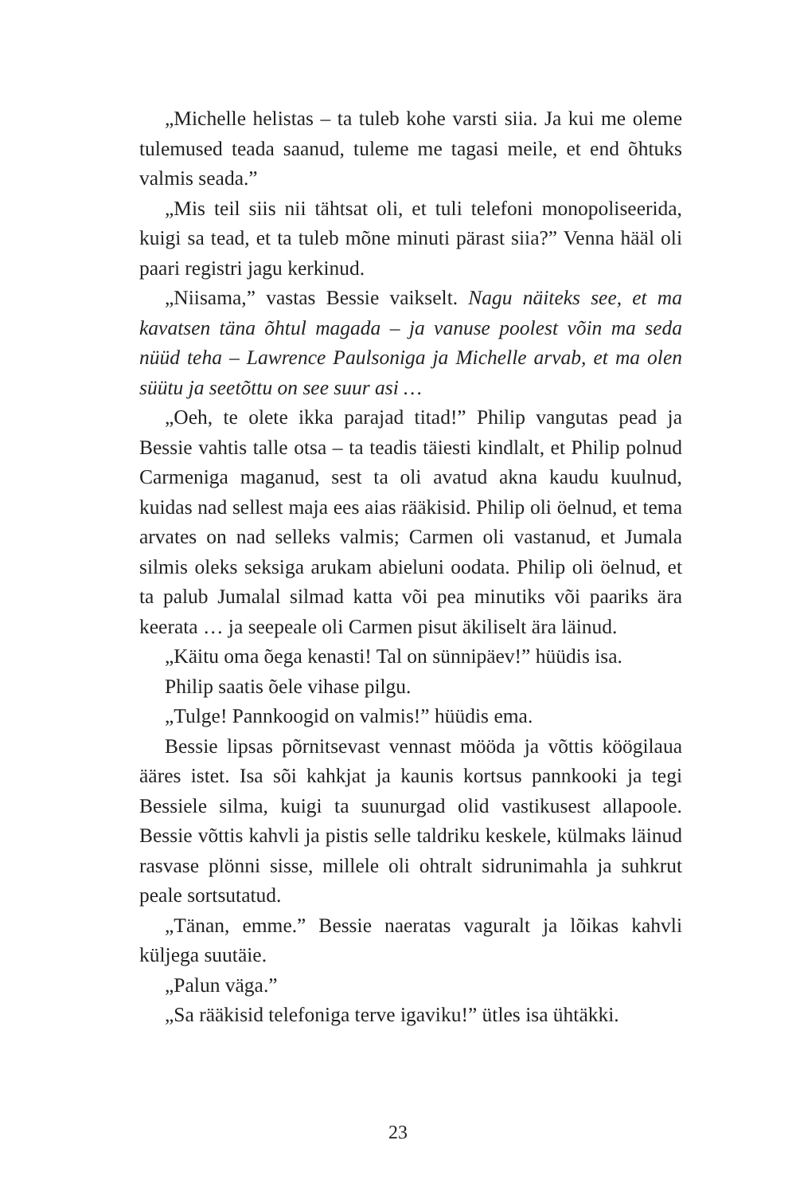„Michelle helistas – ta tuleb kohe varsti siia. Ja kui me oleme tulemused teada saanud, tuleme me tagasi meile, et end õhtuks valmis seada.”
„Mis teil siis nii tähtsat oli, et tuli telefoni monopoliseerida, kuigi sa tead, et ta tuleb mõne minuti pärast siia?” Venna hääl oli paari registri jagu kerkinud.
„Niisama,” vastas Bessie vaikselt. Nagu näiteks see, et ma kavatsen täna õhtul magada – ja vanuse poolest võin ma seda nüüd teha – Lawrence Paulsoniga ja Michelle arvab, et ma olen süütu ja seetõttu on see suur asi …
„Oeh, te olete ikka parajad titad!” Philip vangutas pead ja Bessie vahtis talle otsa – ta teadis täiesti kindlalt, et Philip polnud Carmeniga maganud, sest ta oli avatud akna kaudu kuulnud, kuidas nad sellest maja ees aias rääkisid. Philip oli öelnud, et tema arvates on nad selleks valmis; Carmen oli vastanud, et Jumala silmis oleks seksiga arukam abieluni oodata. Philip oli öelnud, et ta palub Jumalal silmad katta või pea minutiks või paariks ära keerata … ja seepeale oli Carmen pisut äkiliselt ära läinud.
„Käitu oma õega kenasti! Tal on sünnipäev!” hüüdis isa.
Philip saatis õele vihase pilgu.
„Tulge! Pannkoogid on valmis!” hüüdis ema.
Bessie lipsas põrnitsevast vennast mööda ja võttis köögilaua ääres istet. Isa sõi kahkjat ja kaunis kortsus pannkooki ja tegi Bessiele silma, kuigi ta suunurgad olid vastikusest allapoole. Bessie võttis kahvli ja pistis selle taldriku keskele, külmaks läinud rasvase plönni sisse, millele oli ohtralt sidrunimahla ja suhkrut peale sortsutatud.
„Tänan, emme.” Bessie naeratas vaguralt ja lõikas kahvli küljega suutäie.
„Palun väga.”
„Sa rääkisid telefoniga terve igaviku!” ütles isa ühtäkki.
23